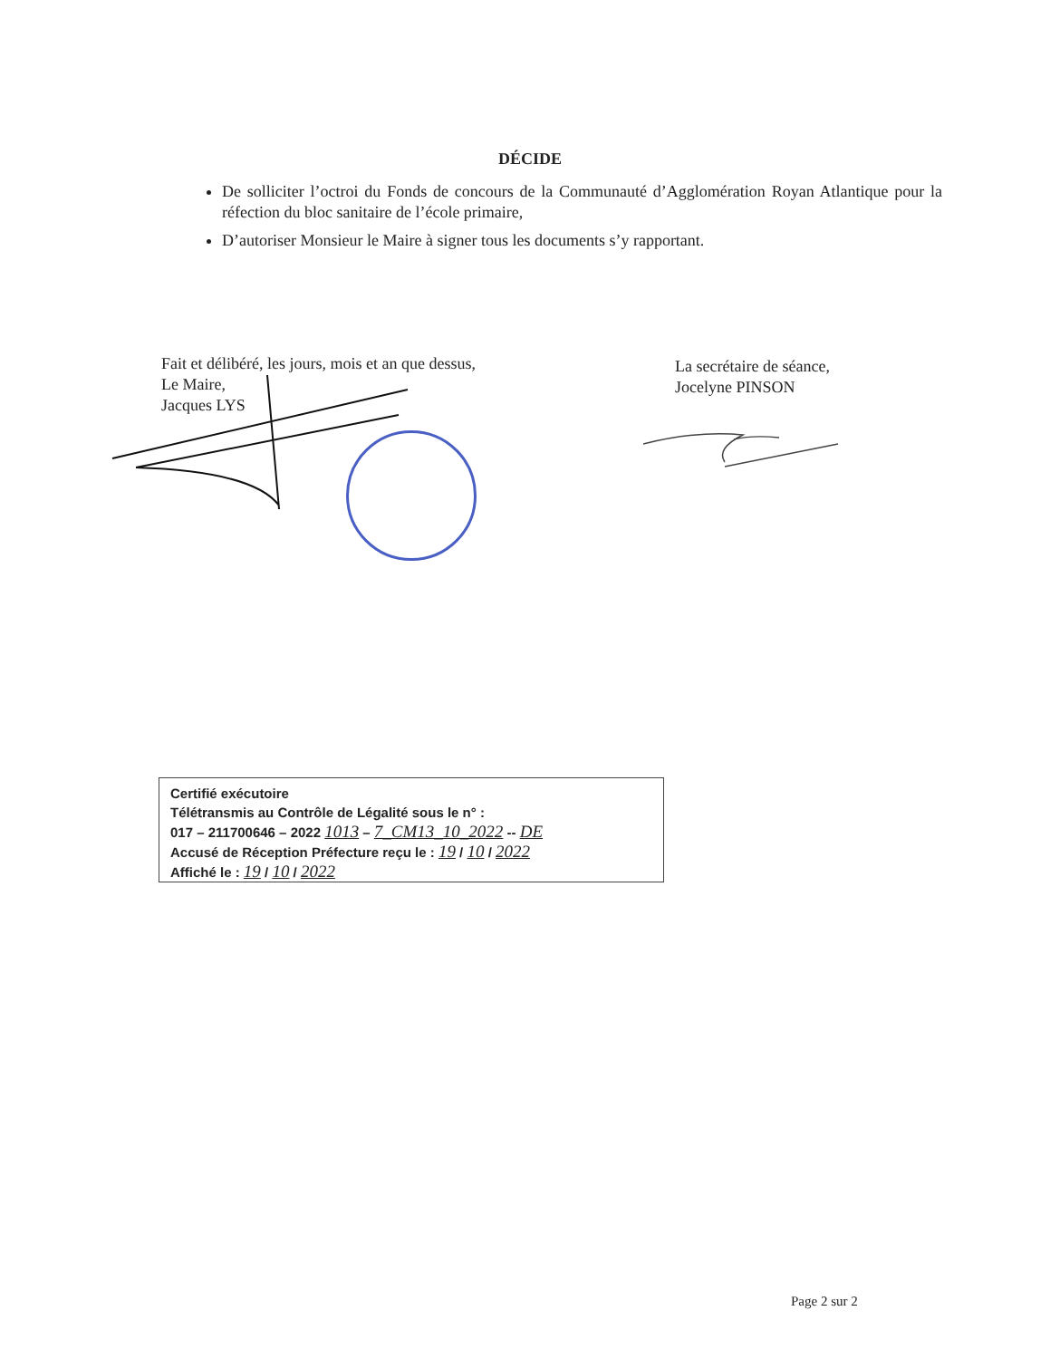DÉCIDE
De solliciter l’octroi du Fonds de concours de la Communauté d’Agglomération Royan Atlantique pour la réfection du bloc sanitaire de l’école primaire,
D’autoriser Monsieur le Maire à signer tous les documents s’y rapportant.
Fait et délibéré, les jours, mois et an que dessus,
Le Maire,
Jacques LYS
La secrétaire de séance,
Jocelyne PINSON
Certifié exécutoire
Télétransmis au Contrôle de Légalité sous le n° :
017 – 211700646 – 2022 1013 – 7_CM13_10_2022 -- DE
Accusé de Réception Préfecture reçu le : 19 / 10 / 2022
Affiché le : 19 / 10 / 2022
Page 2 sur 2